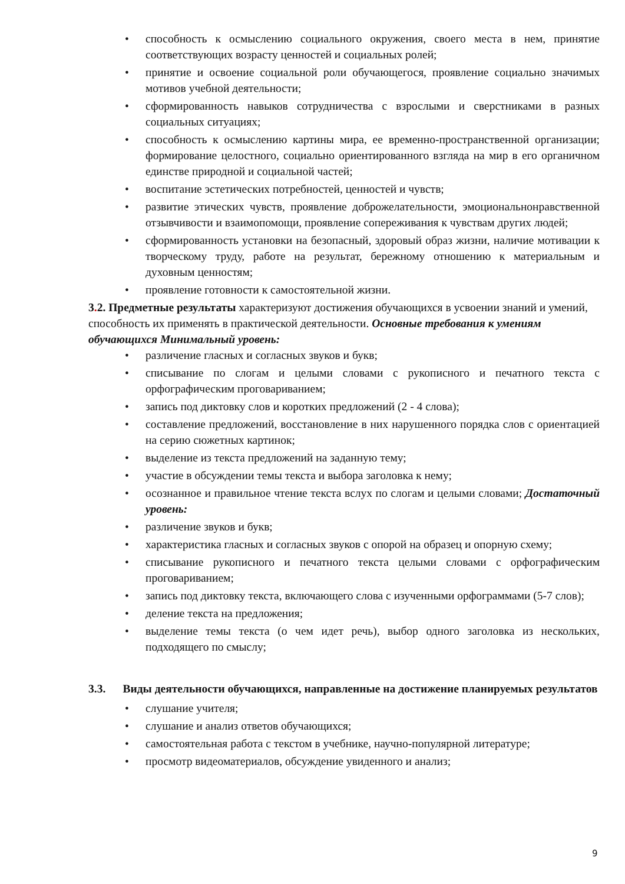• способность к осмыслению социального окружения, своего места в нем, принятие соответствующих возрасту ценностей и социальных ролей;
• принятие и освоение социальной роли обучающегося, проявление социально значимых мотивов учебной деятельности;
• сформированность навыков сотрудничества с взрослыми и сверстниками в разных социальных ситуациях;
• способность к осмыслению картины мира, ее временно-пространственной организации; формирование целостного, социально ориентированного взгляда на мир в его органичном единстве природной и социальной частей;
• воспитание эстетических потребностей, ценностей и чувств;
• развитие этических чувств, проявление доброжелательности, эмоциональнонравственной отзывчивости и взаимопомощи, проявление сопереживания к чувствам других людей;
• сформированность установки на безопасный, здоровый образ жизни, наличие мотивации к творческому труду, работе на результат, бережному отношению к материальным и духовным ценностям;
• проявление готовности к самостоятельной жизни.
3. 2. Предметные результаты характеризуют достижения обучающихся в усвоении знаний и умений, способность их применять в практической деятельности. Основные требования к умениям обучающихся Минимальный уровень:
• различение гласных и согласных звуков и букв;
• списывание по слогам и целыми словами с рукописного и печатного текста с орфографическим проговариванием;
• запись под диктовку слов и коротких предложений (2 - 4 слова);
• составление предложений, восстановление в них нарушенного порядка слов с ориентацией на серию сюжетных картинок;
• выделение из текста предложений на заданную тему;
• участие в обсуждении темы текста и выбора заголовка к нему;
• осознанное и правильное чтение текста вслух по слогам и целыми словами; Достаточный уровень:
• различение звуков и букв;
• характеристика гласных и согласных звуков с опорой на образец и опорную схему;
• списывание рукописного и печатного текста целыми словами с орфографическим проговариванием;
• запись под диктовку текста, включающего слова с изученными орфограммами (5-7 слов);
• деление текста на предложения;
• выделение темы текста (о чем идет речь), выбор одного заголовка из нескольких, подходящего по смыслу;
3.3. Виды деятельности обучающихся, направленные на достижение планируемых результатов
• слушание учителя;
• слушание и анализ ответов обучающихся;
• самостоятельная работа с текстом в учебнике, научно-популярной литературе;
• просмотр видеоматериалов, обсуждение увиденного и анализ;
9